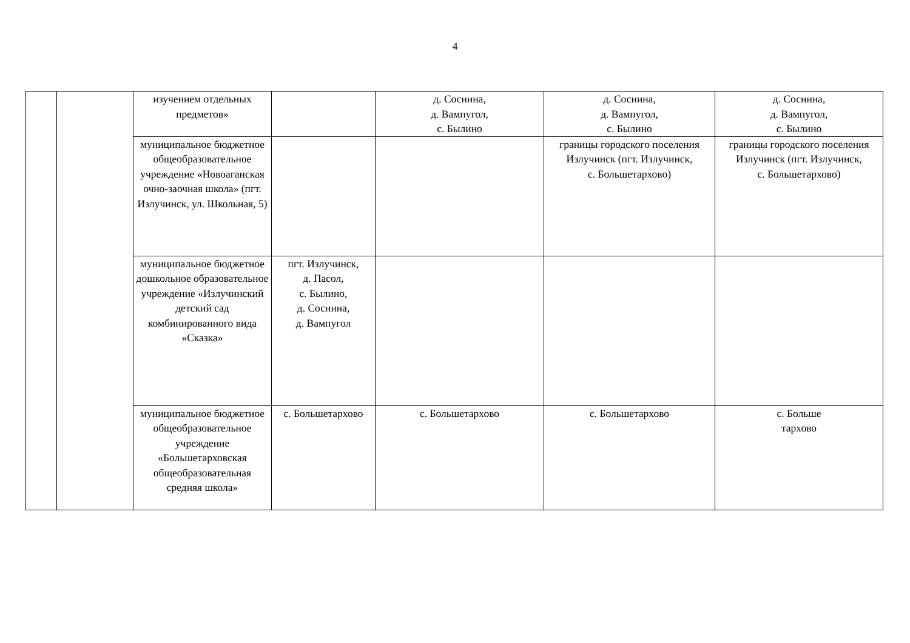4
| | | изучением отдельных предметов» | | д. Соснина, д. Вампугол, с. Былино | д. Соснина, д. Вампугол, с. Былино | д. Соснина, д. Вампугол, с. Былино |
| | | муниципальное бюджетное общеобразовательное учреждение «Новоаганская очно-заочная школа» (пгт. Излучинск, ул. Школьная, 5) | | | границы городского поселения Излучинск (пгт. Излучинск, с. Большетархово) | границы городского поселения Излучинск (пгт. Излучинск, с. Большетархово) |
| | | муниципальное бюджетное дошкольное образовательное учреждение «Излучинский детский сад комбинированного вида «Сказка» | пгт. Излучинск, д. Пасол, с. Былино, д. Соснина, д. Вампугол | | | |
| | | муниципальное бюджетное общеобразовательное учреждение «Большетарховская общеобразовательная средняя школа» | с. Большетархово | с. Большетархово | с. Большетархово | с. Больше тархово |